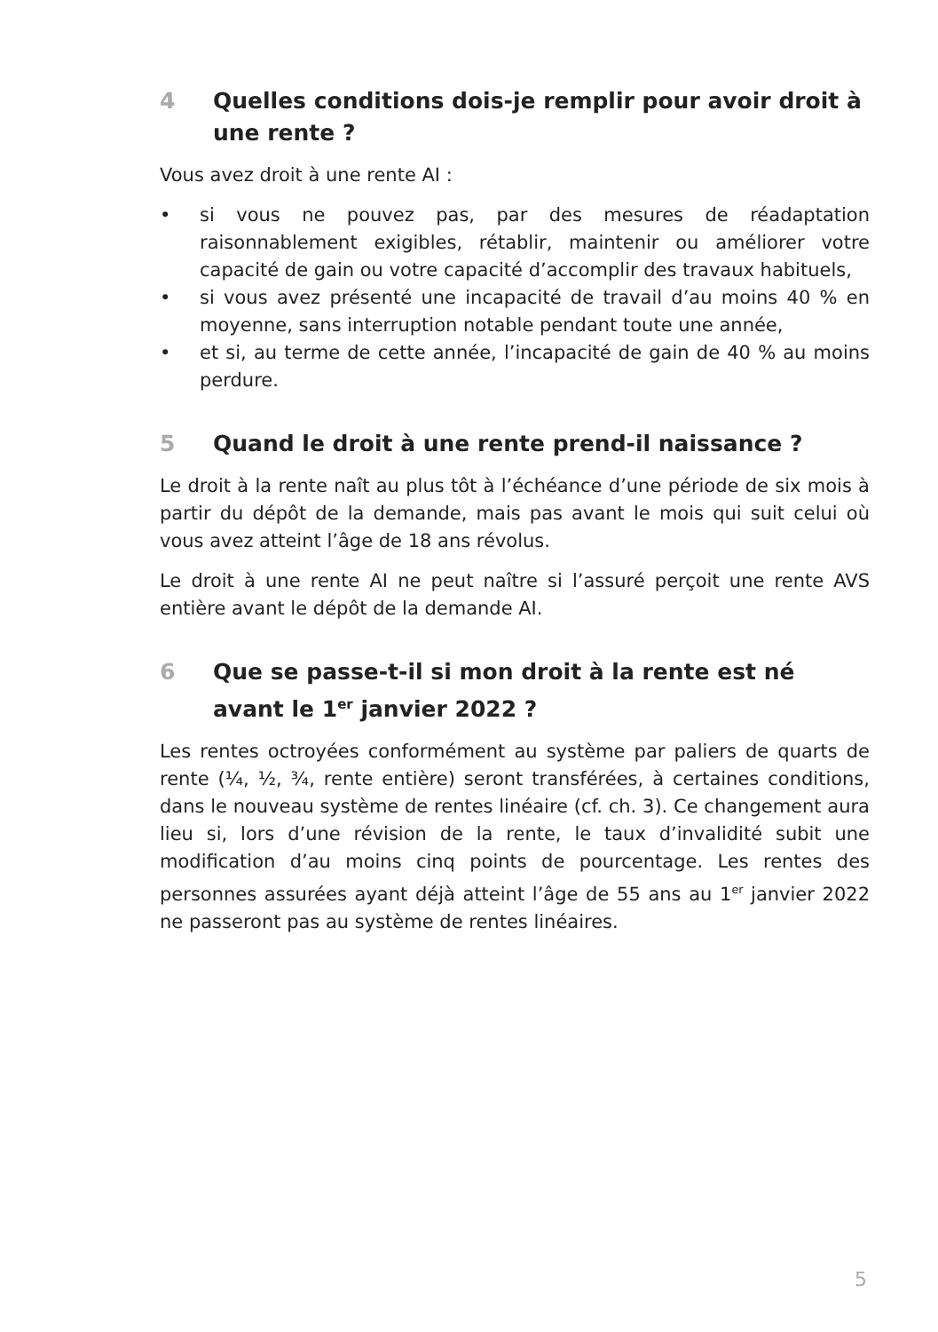4 Quelles conditions dois-je remplir pour avoir droit à une rente ?
Vous avez droit à une rente AI :
• si vous ne pouvez pas, par des mesures de réadaptation raisonnablement exigibles, rétablir, maintenir ou améliorer votre capacité de gain ou votre capacité d’accomplir des travaux habituels,
• si vous avez présenté une incapacité de travail d’au moins 40 % en moyenne, sans interruption notable pendant toute une année,
• et si, au terme de cette année, l’incapacité de gain de 40 % au moins perdure.
5 Quand le droit à une rente prend-il naissance ?
Le droit à la rente naît au plus tôt à l’échéance d’une période de six mois à partir du dépôt de la demande, mais pas avant le mois qui suit celui où vous avez atteint l’âge de 18 ans révolus.
Le droit à une rente AI ne peut naître si l’assuré perçoit une rente AVS entière avant le dépôt de la demande AI.
6 Que se passe-t-il si mon droit à la rente est né avant le 1<sup>er</sup> janvier 2022 ?
Les rentes octroyées conformément au système par paliers de quarts de rente (¼, ½, ¾, rente entière) seront transférées, à certaines conditions, dans le nouveau système de rentes linéaire (cf. ch. 3). Ce changement aura lieu si, lors d’une révision de la rente, le taux d’invalidité subit une modification d’au moins cinq points de pourcentage. Les rentes des personnes assurées ayant déjà atteint l’âge de 55 ans au 1<sup>er</sup> janvier 2022 ne passeront pas au système de rentes linéaires.
5